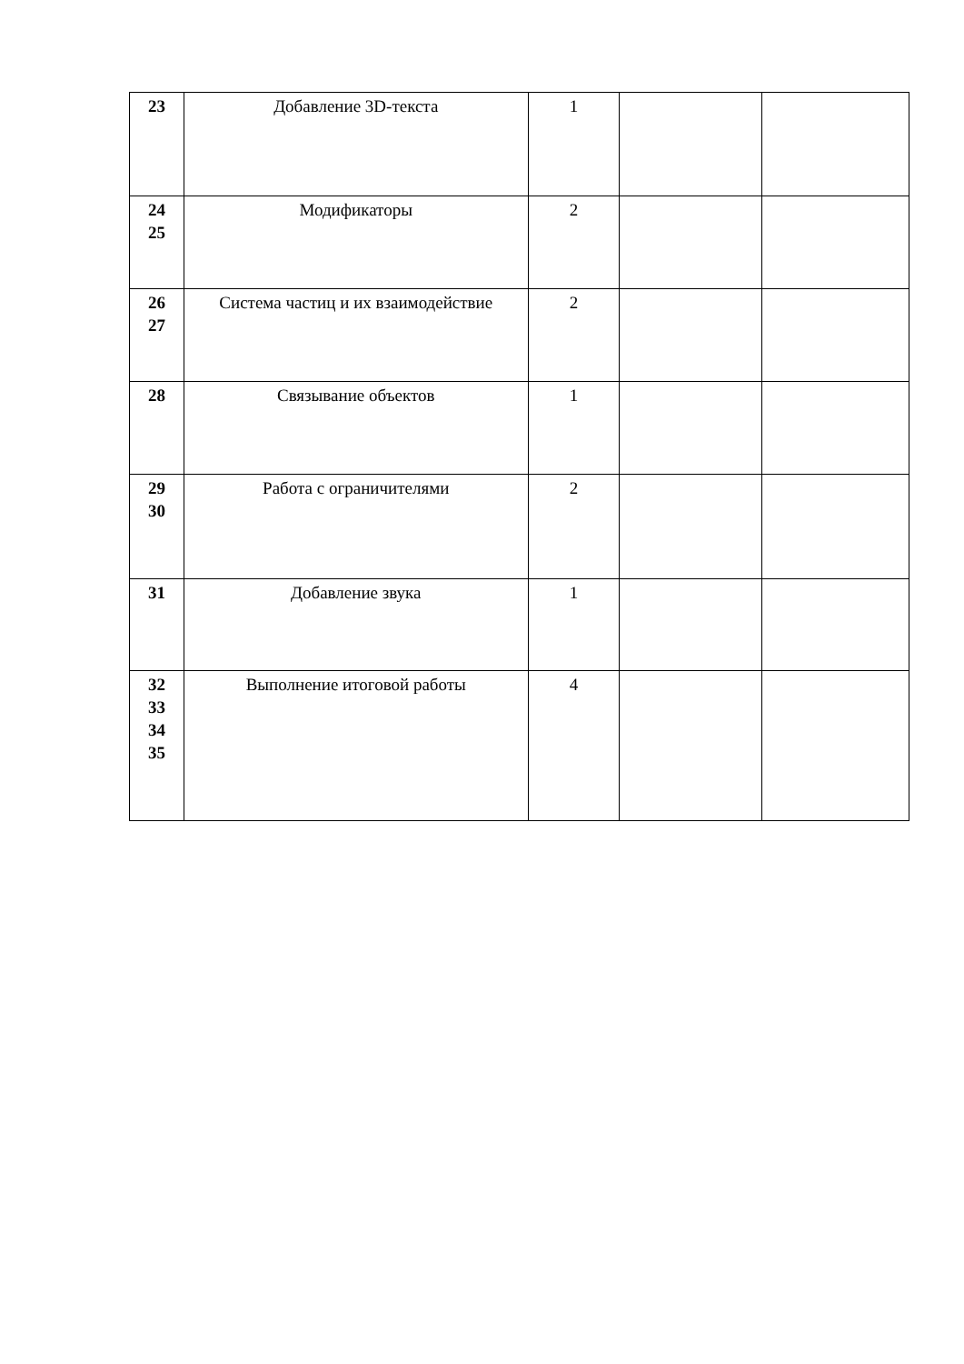| 23 | Добавление 3D-текста | 1 | | |
| 24 25 | Модификаторы | 2 | | |
| 26 27 | Система частиц и их взаимодействие | 2 | | |
| 28 | Связывание объектов | 1 | | |
| 29 30 | Работа с ограничителями | 2 | | |
| 31 | Добавление звука | 1 | | |
| 32 33 34 35 | Выполнение итоговой работы | 4 | | |